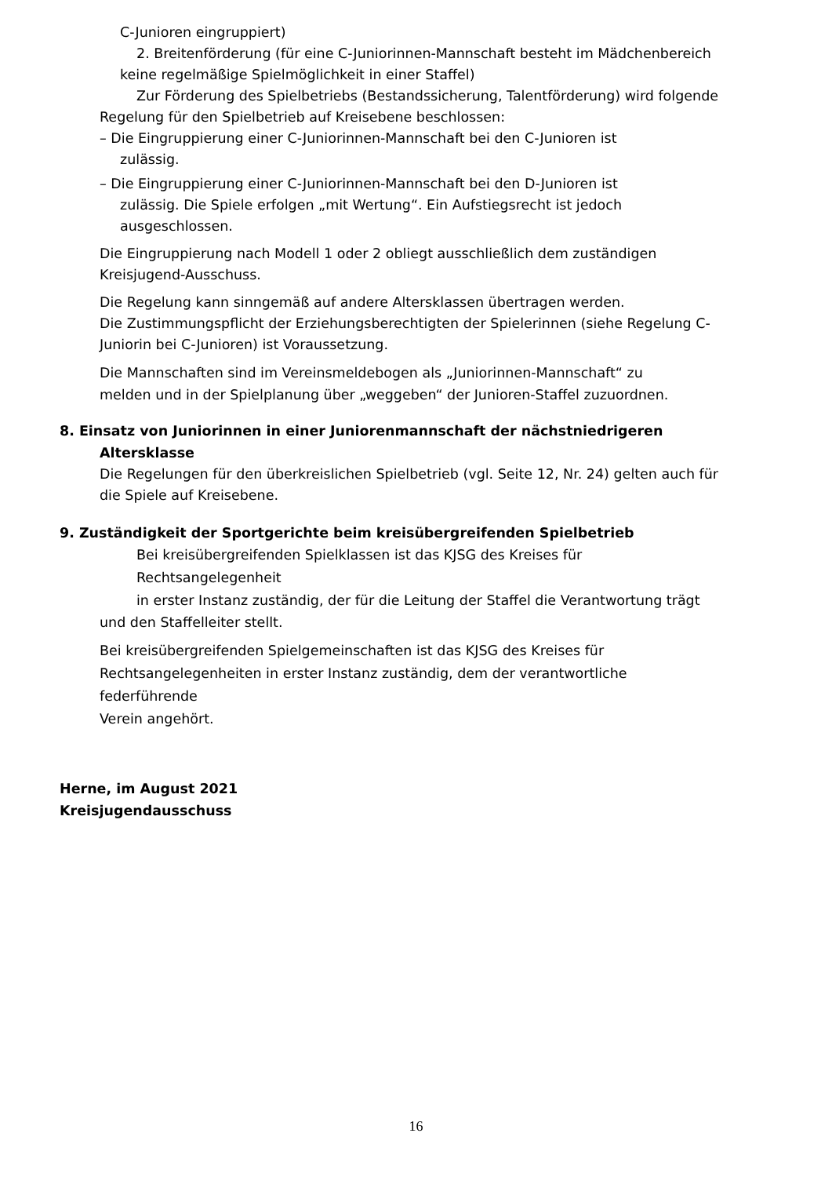C-Junioren eingruppiert)
2. Breitenförderung (für eine C-Juniorinnen-Mannschaft besteht im Mädchenbereich
keine regelmäßige Spielmöglichkeit in einer Staffel)
Zur Förderung des Spielbetriebs (Bestandssicherung, Talentförderung) wird folgende
Regelung für den Spielbetrieb auf Kreisebene beschlossen:
– Die Eingruppierung einer C-Juniorinnen-Mannschaft bei den C-Junioren ist
zulässig.
– Die Eingruppierung einer C-Juniorinnen-Mannschaft bei den D-Junioren ist
zulässig. Die Spiele erfolgen „mit Wertung“. Ein Aufstiegsrecht ist jedoch
ausgeschlossen.
Die Eingruppierung nach Modell 1 oder 2 obliegt ausschließlich dem zuständigen
Kreisjugend-Ausschuss.
Die Regelung kann sinngemäß auf andere Altersklassen übertragen werden.
Die Zustimmungspflicht der Erziehungsberechtigten der Spielerinnen (siehe Regelung C-
Juniorin bei C-Junioren) ist Voraussetzung.
Die Mannschaften sind im Vereinsmeldebogen als „Juniorinnen-Mannschaft“ zu
melden und in der Spielplanung über „weggeben“ der Junioren-Staffel zuzuordnen.
8. Einsatz von Juniorinnen in einer Juniorenmannschaft der nächstniedrigeren
Altersklasse
Die Regelungen für den überkreislichen Spielbetrieb (vgl. Seite 12, Nr. 24) gelten auch für
die Spiele auf Kreisebene.
9. Zuständigkeit der Sportgerichte beim kreisübergreifenden Spielbetrieb
Bei kreisübergreifenden Spielklassen ist das KJSG des Kreises für Rechtsangelegenheit
in erster Instanz zuständig, der für die Leitung der Staffel die Verantwortung trägt
und den Staffelleiter stellt.
Bei kreisübergreifenden Spielgemeinschaften ist das KJSG des Kreises für
Rechtsangelegenheiten in erster Instanz zuständig, dem der verantwortliche federführende
Verein angehört.
Herne, im August 2021
Kreisjugendausschuss
16